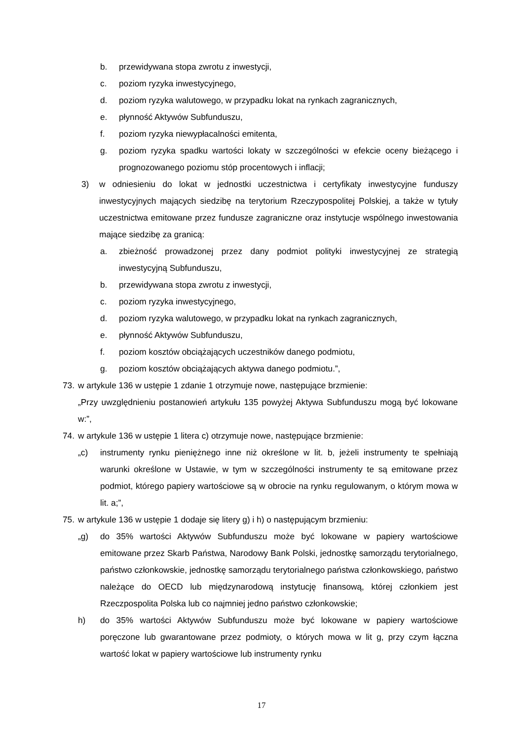b. przewidywana stopa zwrotu z inwestycji,
c. poziom ryzyka inwestycyjnego,
d. poziom ryzyka walutowego, w przypadku lokat na rynkach zagranicznych,
e. płynność Aktywów Subfunduszu,
f. poziom ryzyka niewypłacalności emitenta,
g. poziom ryzyka spadku wartości lokaty w szczególności w efekcie oceny bieżącego i prognozowanego poziomu stóp procentowych i inflacji;
3) w odniesieniu do lokat w jednostki uczestnictwa i certyfikaty inwestycyjne funduszy inwestycyjnych mających siedzibę na terytorium Rzeczypospolitej Polskiej, a także w tytuły uczestnictwa emitowane przez fundusze zagraniczne oraz instytucje wspólnego inwestowania mające siedzibę za granicą:
a. zbieżność prowadzonej przez dany podmiot polityki inwestycyjnej ze strategią inwestycyjną Subfunduszu,
b. przewidywana stopa zwrotu z inwestycji,
c. poziom ryzyka inwestycyjnego,
d. poziom ryzyka walutowego, w przypadku lokat na rynkach zagranicznych,
e. płynność Aktywów Subfunduszu,
f. poziom kosztów obciążających uczestników danego podmiotu,
g. poziom kosztów obciążających aktywa danego podmiotu.”,
73. w artykule 136 w ustępie 1 zdanie 1 otrzymuje nowe, następujące brzmienie:
„Przy uwzględnieniu postanowień artykułu 135 powyżej Aktywa Subfunduszu mogą być lokowane w:”,
74. w artykule 136 w ustępie 1 litera c) otrzymuje nowe, następujące brzmienie:
„c) instrumenty rynku pieniężnego inne niż określone w lit. b, jeżeli instrumenty te spełniają warunki określone w Ustawie, w tym w szczególności instrumenty te są emitowane przez podmiot, którego papiery wartościowe są w obrocie na rynku regulowanym, o którym mowa w lit. a;”,
75. w artykule 136 w ustępie 1 dodaje się litery g) i h) o następującym brzmieniu:
„g) do 35% wartości Aktywów Subfunduszu może być lokowane w papiery wartościowe emitowane przez Skarb Państwa, Narodowy Bank Polski, jednostkę samorządu terytorialnego, państwo członkowskie, jednostkę samorządu terytorialnego państwa członkowskiego, państwo należące do OECD lub międzynarodową instytucję finansową, której członkiem jest Rzeczpospolita Polska lub co najmniej jedno państwo członkowskie;
h) do 35% wartości Aktywów Subfunduszu może być lokowane w papiery wartościowe poręczone lub gwarantowane przez podmioty, o których mowa w lit g, przy czym łączna wartość lokat w papiery wartościowe lub instrumenty rynku
17